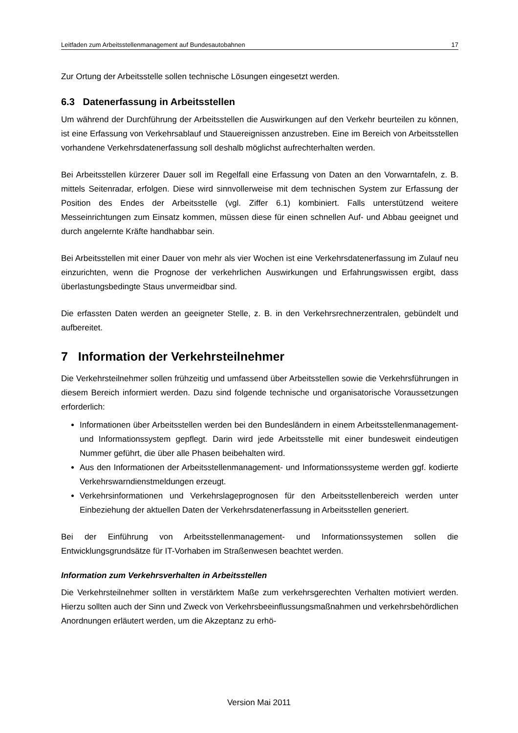Leitfaden zum Arbeitsstellenmanagement auf Bundesautobahnen 17
Zur Ortung der Arbeitsstelle sollen technische Lösungen eingesetzt werden.
6.3 Datenerfassung in Arbeitsstellen
Um während der Durchführung der Arbeitsstellen die Auswirkungen auf den Verkehr beurteilen zu können, ist eine Erfassung von Verkehrsablauf und Stauereignissen anzustreben. Eine im Bereich von Arbeitsstellen vorhandene Verkehrsdatenerfassung soll deshalb möglichst aufrechterhalten werden.
Bei Arbeitsstellen kürzerer Dauer soll im Regelfall eine Erfassung von Daten an den Vorwarntafeln, z. B. mittels Seitenradar, erfolgen. Diese wird sinnvollerweise mit dem technischen System zur Erfassung der Position des Endes der Arbeitsstelle (vgl. Ziffer 6.1) kombiniert. Falls unterstützend weitere Messeinrichtungen zum Einsatz kommen, müssen diese für einen schnellen Auf- und Abbau geeignet und durch angelernte Kräfte handhabbar sein.
Bei Arbeitsstellen mit einer Dauer von mehr als vier Wochen ist eine Verkehrsdatenerfassung im Zulauf neu einzurichten, wenn die Prognose der verkehrlichen Auswirkungen und Erfahrungswissen ergibt, dass überlastungsbedingte Staus unvermeidbar sind.
Die erfassten Daten werden an geeigneter Stelle, z. B. in den Verkehrsrechnerzentralen, gebündelt und aufbereitet.
7 Information der Verkehrsteilnehmer
Die Verkehrsteilnehmer sollen frühzeitig und umfassend über Arbeitsstellen sowie die Verkehrsführungen in diesem Bereich informiert werden. Dazu sind folgende technische und organisatorische Voraussetzungen erforderlich:
Informationen über Arbeitsstellen werden bei den Bundesländern in einem Arbeitsstellenmanagement- und Informationssystem gepflegt. Darin wird jede Arbeitsstelle mit einer bundesweit eindeutigen Nummer geführt, die über alle Phasen beibehalten wird.
Aus den Informationen der Arbeitsstellenmanagement- und Informationssysteme werden ggf. kodierte Verkehrswarndienstmeldungen erzeugt.
Verkehrsinformationen und Verkehrslageprognosen für den Arbeitsstellenbereich werden unter Einbeziehung der aktuellen Daten der Verkehrsdatenerfassung in Arbeitsstellen generiert.
Bei der Einführung von Arbeitsstellenmanagement- und Informationssystemen sollen die Entwicklungsgrundsätze für IT-Vorhaben im Straßenwesen beachtet werden.
Information zum Verkehrsverhalten in Arbeitsstellen
Die Verkehrsteilnehmer sollten in verstärktem Maße zum verkehrsgerechten Verhalten motiviert werden. Hierzu sollten auch der Sinn und Zweck von Verkehrsbeeinflussungsmaßnahmen und verkehrsbehördlichen Anordnungen erläutert werden, um die Akzeptanz zu erhö-
Version Mai 2011